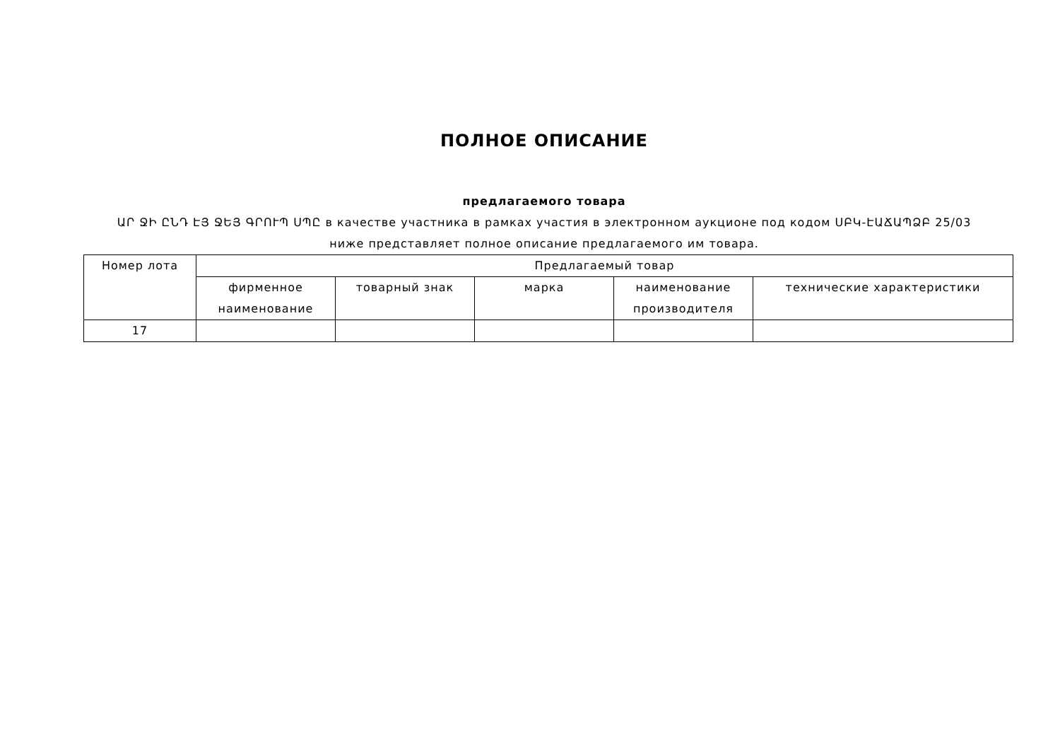ПОЛНОЕ ОПИСАНИЕ
предлагаемого товара
ԱՐ ՋԻ ԸՆԴ ԷՅ ՋԵՅ ԳՐՈՒՊ ՍՊԸ в качестве участника в рамках участия в электронном аукционе под кодом ՍԲԿ-ԷԱՃԱՊՁԲ 25/03
ниже представляет полное описание предлагаемого им товара.
| Номер лота | Предлагаемый товар | | | | |
| --- | --- | --- | --- | --- | --- |
| | фирменное наименование | товарный знак | марка | наименование производителя | технические характеристики |
| 17 | | | | | |